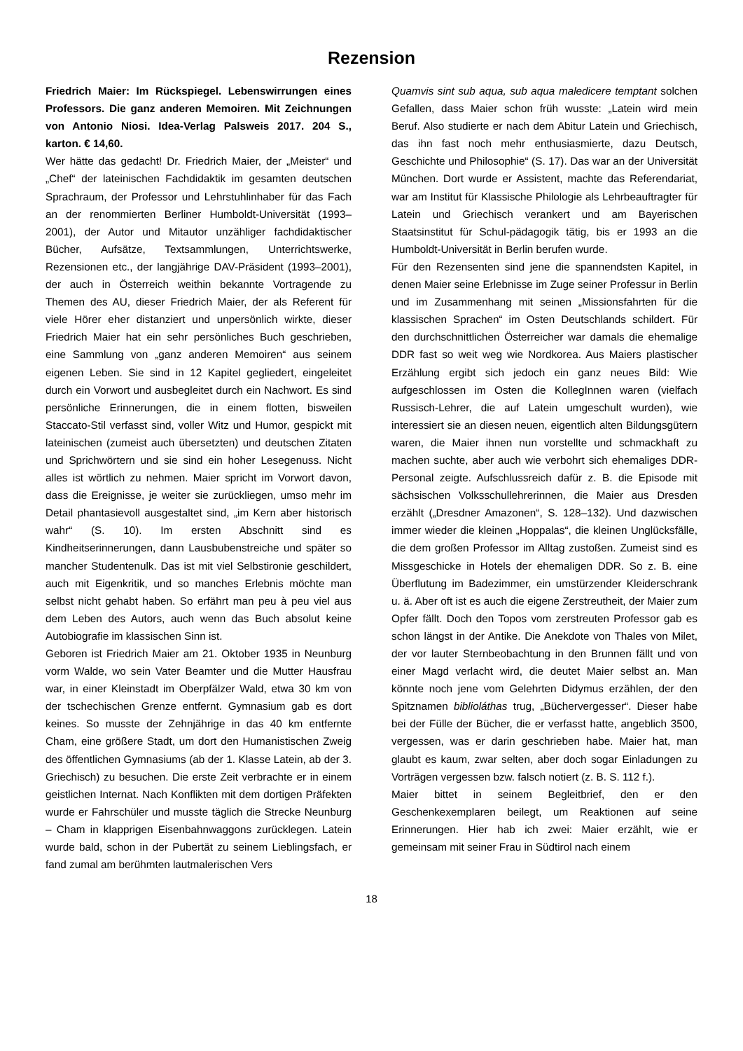Rezension
Friedrich Maier: Im Rückspiegel. Lebenswirrungen eines Professors. Die ganz anderen Memoiren. Mit Zeichnungen von Antonio Niosi. Idea-Verlag Palsweis 2017. 204 S., karton. € 14,60.
Wer hätte das gedacht! Dr. Friedrich Maier, der „Meister“ und „Chef“ der lateinischen Fachdidaktik im gesamten deutschen Sprachraum, der Professor und Lehrstuhlinhaber für das Fach an der renommierten Berliner Humboldt-Universität (1993–2001), der Autor und Mitautor unzähliger fachdidaktischer Bücher, Aufsätze, Textsammlungen, Unterrichtswerke, Rezensionen etc., der langjährige DAV-Präsident (1993–2001), der auch in Österreich weithin bekannte Vortragende zu Themen des AU, dieser Friedrich Maier, der als Referent für viele Hörer eher distanziert und unpersönlich wirkte, dieser Friedrich Maier hat ein sehr persönliches Buch geschrieben, eine Sammlung von „ganz anderen Memoiren“ aus seinem eigenen Leben. Sie sind in 12 Kapitel gegliedert, eingeleitet durch ein Vorwort und ausbegleitet durch ein Nachwort. Es sind persönliche Erinnerungen, die in einem flotten, bisweilen Staccato-Stil verfasst sind, voller Witz und Humor, gespickt mit lateinischen (zumeist auch übersetzten) und deutschen Zitaten und Sprichwörtern und sie sind ein hoher Lesegenuss. Nicht alles ist wörtlich zu nehmen. Maier spricht im Vorwort davon, dass die Ereignisse, je weiter sie zurückliegen, umso mehr im Detail phantasievoll ausgestaltet sind, „im Kern aber historisch wahr“ (S. 10). Im ersten Abschnitt sind es Kindheitserinnerungen, dann Lausbubenstreiche und später so mancher Studentenulk. Das ist mit viel Selbstironie geschildert, auch mit Eigenkritik, und so manches Erlebnis möchte man selbst nicht gehabt haben. So erfährt man peu à peu viel aus dem Leben des Autors, auch wenn das Buch absolut keine Autobiografie im klassischen Sinn ist.
Geboren ist Friedrich Maier am 21. Oktober 1935 in Neunburg vorm Walde, wo sein Vater Beamter und die Mutter Hausfrau war, in einer Kleinstadt im Oberpfälzer Wald, etwa 30 km von der tschechischen Grenze entfernt. Gymnasium gab es dort keines. So musste der Zehnjährige in das 40 km entfernte Cham, eine größere Stadt, um dort den Humanistischen Zweig des öffentlichen Gymnasiums (ab der 1. Klasse Latein, ab der 3. Griechisch) zu besuchen. Die erste Zeit verbrachte er in einem geistlichen Internat. Nach Konflikten mit dem dortigen Präfekten wurde er Fahrschüler und musste täglich die Strecke Neunburg – Cham in klapprigen Eisenbahnwaggons zurücklegen. Latein wurde bald, schon in der Pubertät zu seinem Lieblingsfach, er fand zumal am berühmten lautmalerischen Vers
Quamvis sint sub aqua, sub aqua maledicere temptant solchen Gefallen, dass Maier schon früh wusste: „Latein wird mein Beruf. Also studierte er nach dem Abitur Latein und Griechisch, das ihn fast noch mehr enthusiasmierte, dazu Deutsch, Geschichte und Philosophie“ (S. 17). Das war an der Universität München. Dort wurde er Assistent, machte das Referendariat, war am Institut für Klassische Philologie als Lehrbeauftragter für Latein und Griechisch verankert und am Bayerischen Staatsinstitut für Schul-pädagogik tätig, bis er 1993 an die Humboldt-Universität in Berlin berufen wurde.
Für den Rezensenten sind jene die spannendsten Kapitel, in denen Maier seine Erlebnisse im Zuge seiner Professur in Berlin und im Zusammenhang mit seinen „Missionsfahrten für die klassischen Sprachen“ im Osten Deutschlands schildert. Für den durchschnittlichen Österreicher war damals die ehemalige DDR fast so weit weg wie Nordkorea. Aus Maiers plastischer Erzählung ergibt sich jedoch ein ganz neues Bild: Wie aufgeschlossen im Osten die KollegInnen waren (vielfach Russisch-Lehrer, die auf Latein umgeschult wurden), wie interessiert sie an diesen neuen, eigentlich alten Bildungsgütern waren, die Maier ihnen nun vorstellte und schmackhaft zu machen suchte, aber auch wie verbohrt sich ehemaliges DDR-Personal zeigte. Aufschlussreich dafür z. B. die Episode mit sächsischen Volksschullehrerinnen, die Maier aus Dresden erzählt („Dresdner Amazonen“, S. 128–132). Und dazwischen immer wieder die kleinen „Hoppalas“, die kleinen Unglücksfälle, die dem großen Professor im Alltag zustoßen. Zumeist sind es Missgeschicke in Hotels der ehemaligen DDR. So z. B. eine Überflutung im Badezimmer, ein umstürzender Kleiderschrank u. ä. Aber oft ist es auch die eigene Zerstreutheit, der Maier zum Opfer fällt. Doch den Topos vom zerstreuten Professor gab es schon längst in der Antike. Die Anekdote von Thales von Milet, der vor lauter Sternbeobachtung in den Brunnen fällt und von einer Magd verlacht wird, die deutet Maier selbst an. Man könnte noch jene vom Gelehrten Didymus erzählen, der den Spitznamen biblioláthas trug, „Büchervergesser“. Dieser habe bei der Fülle der Bücher, die er verfasst hatte, angeblich 3500, vergessen, was er darin geschrieben habe. Maier hat, man glaubt es kaum, zwar selten, aber doch sogar Einladungen zu Vorträgen vergessen bzw. falsch notiert (z. B. S. 112 f.).
Maier bittet in seinem Begleitbrief, den er den Geschenkexemplaren beilegt, um Reaktionen auf seine Erinnerungen. Hier hab ich zwei: Maier erzählt, wie er gemeinsam mit seiner Frau in Südtirol nach einem
18